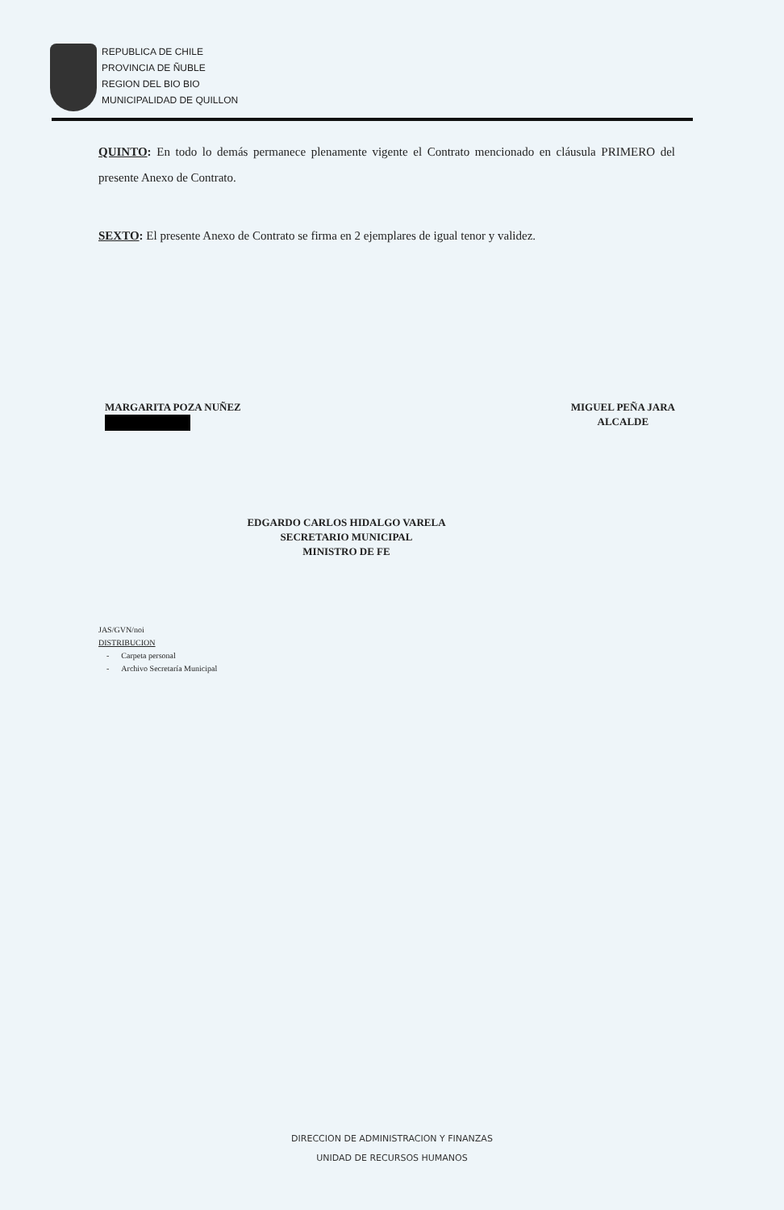REPUBLICA DE CHILE
PROVINCIA DE ÑUBLE
REGION DEL BIO BIO
MUNICIPALIDAD DE QUILLON
QUINTO: En todo lo demás permanece plenamente vigente el Contrato mencionado en cláusula PRIMERO del presente Anexo de Contrato.
SEXTO: El presente Anexo de Contrato se firma en 2 ejemplares de igual tenor y validez.
MARGARITA POZA NUÑEZ
MIGUEL PEÑA JARA
ALCALDE
EDGARDO CARLOS HIDALGO VARELA
SECRETARIO MUNICIPAL
MINISTRO DE FE
JAS/GVN/noi
DISTRIBUCION
- Carpeta personal
- Archivo Secretaría Municipal
DIRECCION DE ADMINISTRACION Y FINANZAS
UNIDAD DE RECURSOS HUMANOS